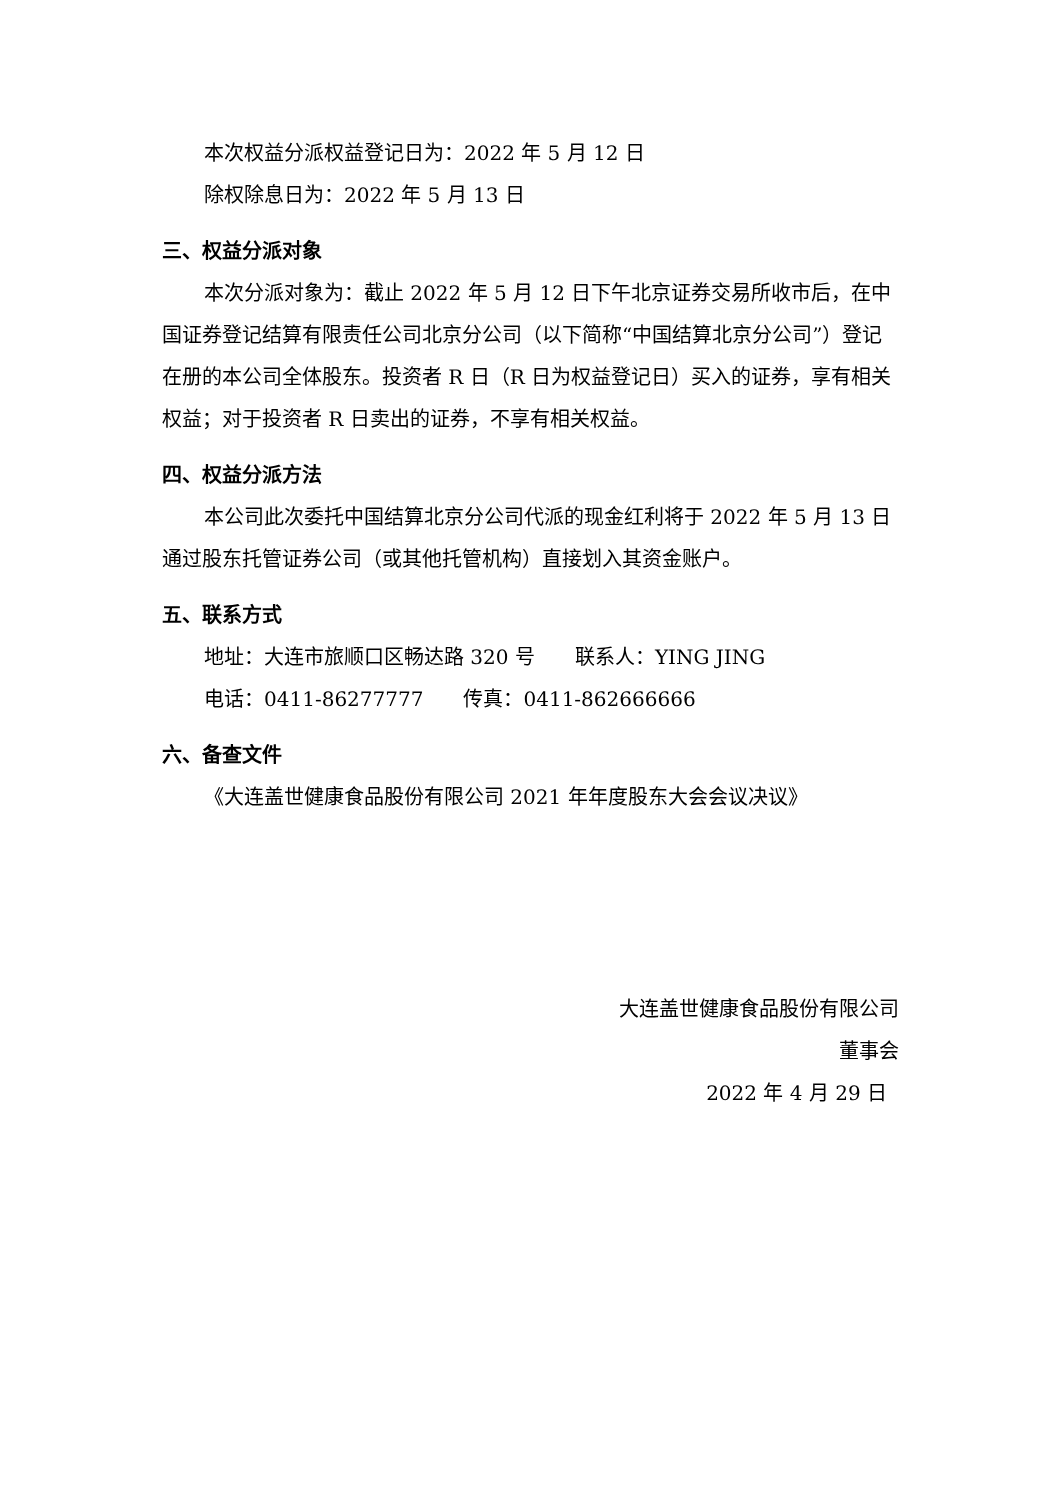本次权益分派权益登记日为：2022 年 5 月 12 日
除权除息日为：2022 年 5 月 13 日
三、权益分派对象
本次分派对象为：截止 2022 年 5 月 12 日下午北京证券交易所收市后，在中国证券登记结算有限责任公司北京分公司（以下简称“中国结算北京分公司”）登记在册的本公司全体股东。投资者 R 日（R 日为权益登记日）买入的证券，享有相关权益；对于投资者 R 日卖出的证券，不享有相关权益。
四、权益分派方法
本公司此次委托中国结算北京分公司代派的现金红利将于 2022 年 5 月 13 日通过股东托管证券公司（或其他托管机构）直接划入其资金账户。
五、联系方式
地址：大连市旅顺口区畅达路 320 号　　联系人：YING JING
电话：0411-86277777　　传真：0411-862666666
六、备查文件
《大连盖世健康食品股份有限公司 2021 年年度股东大会会议决议》
大连盖世健康食品股份有限公司
董事会
2022 年 4 月 29 日